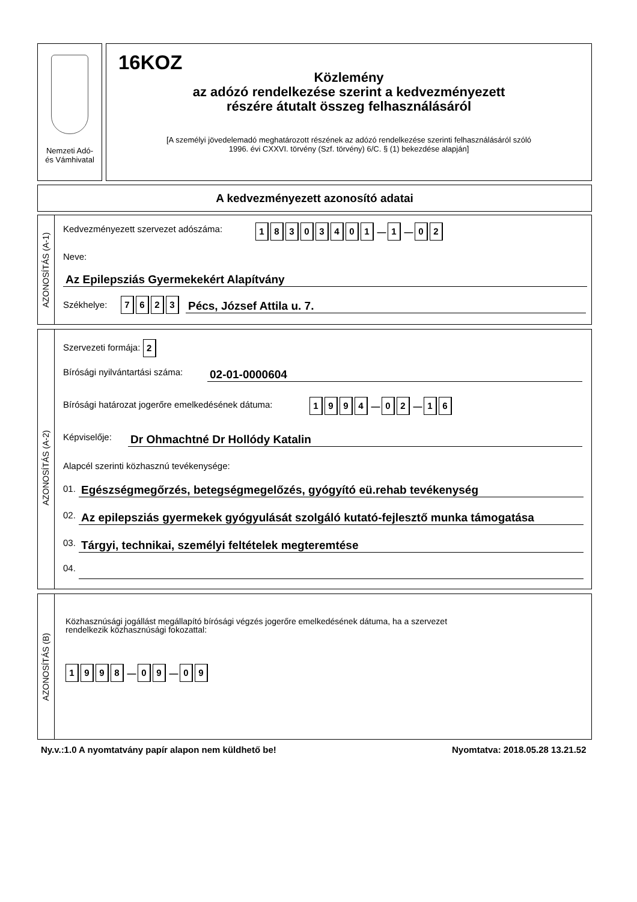Nemzeti Adó-
és Vámhivatal
16KOZ
Közlemény
az adózó rendelkezése szerint a kedvezményezett
részére átutalt összeg felhasználásáról
[A személyi jövedelemadó meghatározott részének az adózó rendelkezése szerinti felhasználásáról szóló
1996. évi CXXVI. törvény (Szf. törvény) 6/C. § (1) bekezdése alapján]
A kedvezményezett azonosító adatai
AZONOSÍTÁS (A-1)
Kedvezményezett szervezet adószáma:
18303401 — 1 — 02
Neve:
Az Epilepsziás Gyermekekért Alapítvány
Székhelye: 7623 Pécs, József Attila u. 7.
AZONOSÍTÁS (A-2)
Szervezeti formája: 2
Bírósági nyilvántartási száma: 02-01-0000604
Bírósági határozat jogerőre emelkedésének dátuma:
1994 — 02 — 16
Képviselője: Dr Ohmachtné Dr Hollódy Katalin
Alapcél szerinti közhasznú tevékenysége:
01. Egészségmegőrzés, betegségmegelőzés, gyógyító eü.rehab tevékenység
02.
Az epilepsziás gyermekek gyógyulását szolgáló kutató-fejlesztő munka támogatása
03. Tárgyi, technikai, személyi feltételek megteremtése
04.
AZONOSÍTÁS (B)
Közhasznúsági jogállást megállapító bírósági végzés jogerőre emelkedésének dátuma, ha a szervezet
rendelkezik közhasznúsági fokozattal:
1998 — 09 — 09
Ny.v.:1.0 A nyomtatvány papír alapon nem küldhető be!
Nyomtatva: 2018.05.28 13.21.52